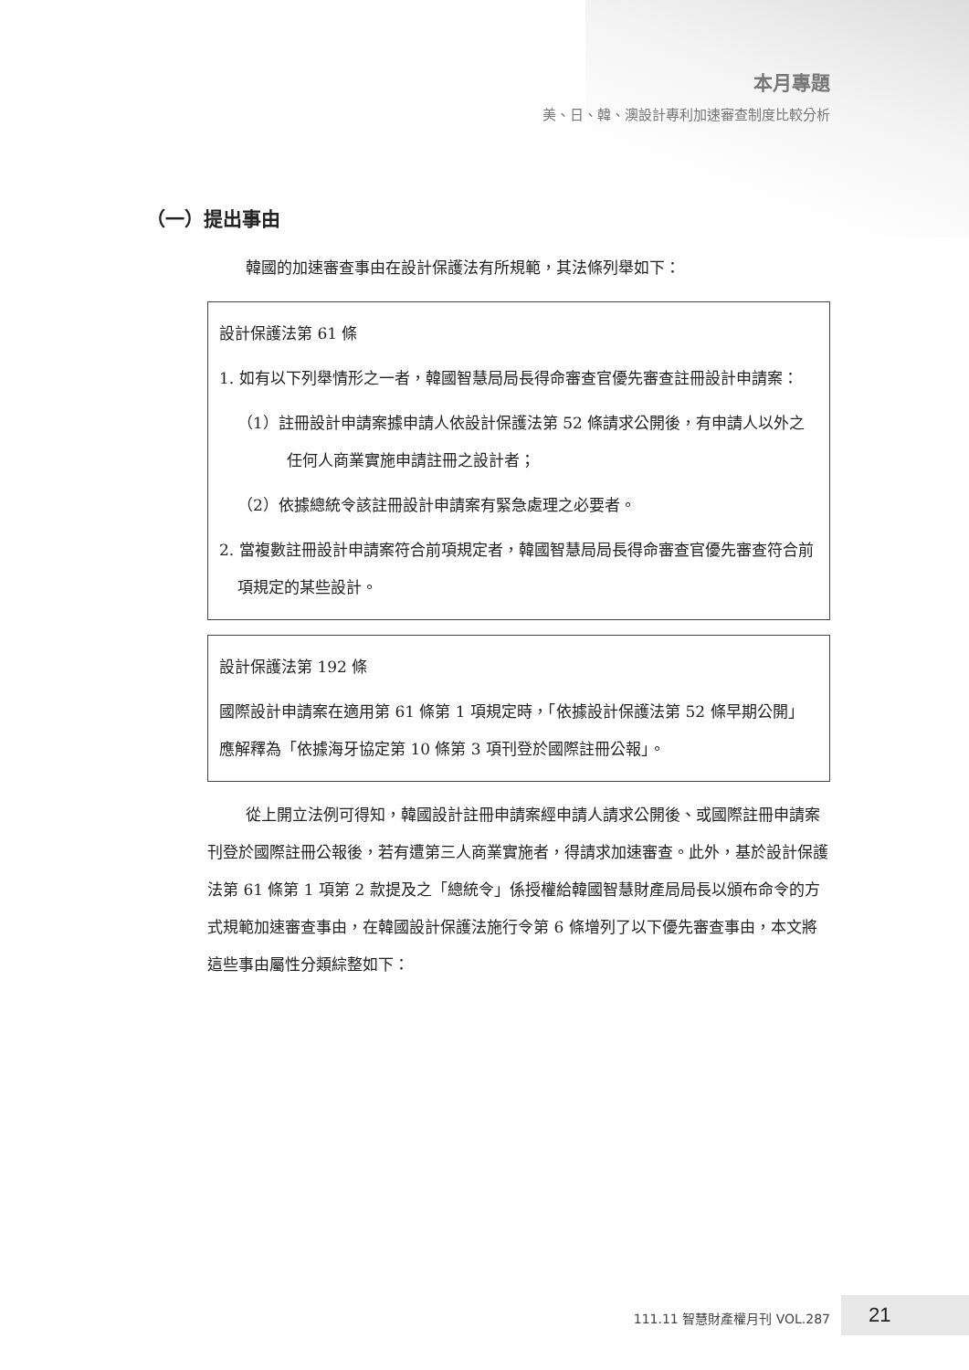本月專題
美、日、韓、澳設計專利加速審查制度比較分析
（一）提出事由
韓國的加速審查事由在設計保護法有所規範，其法條列舉如下：
設計保護法第 61 條
1. 如有以下列舉情形之一者，韓國智慧局局長得命審查官優先審查註冊設計申請案：
（1）註冊設計申請案據申請人依設計保護法第 52 條請求公開後，有申請人以外之任何人商業實施申請註冊之設計者；
（2）依據總統令該註冊設計申請案有緊急處理之必要者。
2. 當複數註冊設計申請案符合前項規定者，韓國智慧局局長得命審查官優先審查符合前項規定的某些設計。
設計保護法第 192 條
國際設計申請案在適用第 61 條第 1 項規定時，「依據設計保護法第 52 條早期公開」應解釋為「依據海牙協定第 10 條第 3 項刊登於國際註冊公報」。
從上開立法例可得知，韓國設計註冊申請案經申請人請求公開後、或國際註冊申請案刊登於國際註冊公報後，若有遭第三人商業實施者，得請求加速審查。此外，基於設計保護法第 61 條第 1 項第 2 款提及之「總統令」係授權給韓國智慧財產局局長以頒布命令的方式規範加速審查事由，在韓國設計保護法施行令第 6 條增列了以下優先審查事由，本文將這些事由屬性分類綜整如下：
111.11 智慧財產權月刊 VOL.287 21